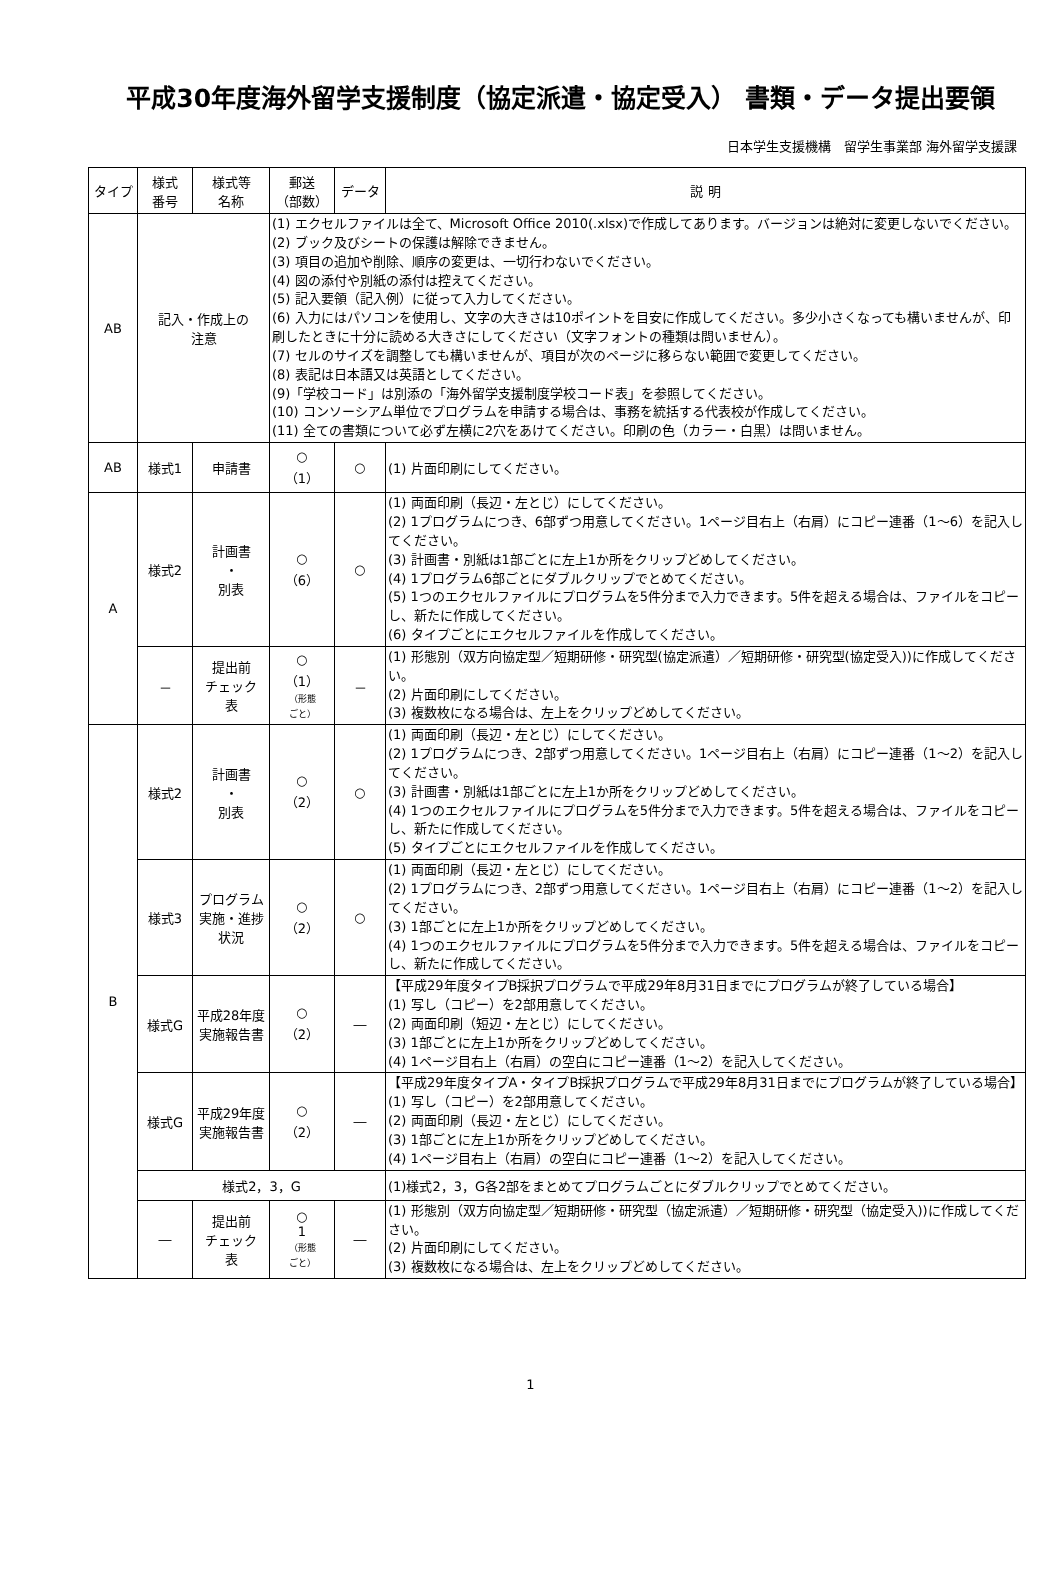平成30年度海外留学支援制度（協定派遣・協定受入） 書類・データ提出要領
日本学生支援機構　留学生事業部 海外留学支援課
| タイプ | 様式 番号 | 様式等 名称 | 郵送 （部数） | データ | 説 明 |
| --- | --- | --- | --- | --- | --- |
| AB | 記入・作成上の 注意 | | (1) エクセルファイルは全て、Microsoft Office 2010(.xlsx)で作成してあります。バージョンは絶対に変更しないでください。 (2) ブック及びシートの保護は解除できません。 (3) 項目の追加や削除、順序の変更は、一切行わないでください。 (4) 図の添付や別紙の添付は控えてください。 (5) 記入要領（記入例）に従って入力してください。 (6) 入力にはパソコンを使用し、文字の大きさは10ポイントを目安に作成してください。多少小さくなっても構いませんが、印刷したときに十分に読める大きさにしてください（文字フォントの種類は問いません）。 (7) セルのサイズを調整しても構いませんが、項目が次のページに移らない範囲で変更してください。 (8) 表記は日本語又は英語としてください。 (9)「学校コード」は別添の「海外留学支援制度学校コード表」を参照してください。 (10) コンソーシアム単位でプログラムを申請する場合は、事務を統括する代表校が作成してください。 (11) 全ての書類について必ず左横に2穴をあけてください。印刷の色（カラー・白黒）は問いません。 | | |
| AB | 様式1 | 申請書 | ○ （1） | ○ | (1) 片面印刷にしてください。 |
| A | 様式2 | 計画書 ・ 別表 | ○ （6） | ○ | (1) 両面印刷（長辺・左とじ）にしてください。 (2) 1プログラムにつき、6部ずつ用意してください。1ページ目右上（右肩）にコピー連番（1～6）を記入してください。 (3) 計画書・別紙は1部ごとに左上1か所をクリップどめしてください。 (4) 1プログラム6部ごとにダブルクリップでとめてください。 (5) 1つのエクセルファイルにプログラムを5件分まで入力できます。5件を超える場合は、ファイルをコピーし、新たに作成してください。 (6) タイプごとにエクセルファイルを作成してください。 |
| | － | 提出前 チェック 表 | ○ （1） （形態 ごと） | － | (1) 形態別（双方向協定型／短期研修・研究型(協定派遣）／短期研修・研究型(協定受入))に作成してください。 (2) 片面印刷にしてください。 (3) 複数枚になる場合は、左上をクリップどめしてください。 |
| B | 様式2 | 計画書 ・ 別表 | ○ （2） | ○ | (1) 両面印刷（長辺・左とじ）にしてください。 (2) 1プログラムにつき、2部ずつ用意してください。1ページ目右上（右肩）にコピー連番（1～2）を記入してください。 (3) 計画書・別紙は1部ごとに左上1か所をクリップどめしてください。 (4) 1つのエクセルファイルにプログラムを5件分まで入力できます。5件を超える場合は、ファイルをコピーし、新たに作成してください。 (5) タイプごとにエクセルファイルを作成してください。 |
| | 様式3 | プログラム実施・進捗状況 | ○ （2） | ○ | (1) 両面印刷（長辺・左とじ）にしてください。 (2) 1プログラムにつき、2部ずつ用意してください。1ページ目右上（右肩）にコピー連番（1～2）を記入してください。 (3) 1部ごとに左上1か所をクリップどめしてください。 (4) 1つのエクセルファイルにプログラムを5件分まで入力できます。5件を超える場合は、ファイルをコピーし、新たに作成してください。 |
| | 様式G | 平成28年度実施報告書 | ○ （2） | ― | 【平成29年度タイプB採択プログラムで平成29年8月31日までにプログラムが終了している場合】 (1) 写し（コピー）を2部用意してください。 (2) 両面印刷（短辺・左とじ）にしてください。 (3) 1部ごとに左上1か所をクリップどめしてください。 (4) 1ページ目右上（右肩）の空白にコピー連番（1～2）を記入してください。 |
| | 様式G | 平成29年度実施報告書 | ○ （2） | ― | 【平成29年度タイプA・タイプB採択プログラムで平成29年8月31日までにプログラムが終了している場合】 (1) 写し（コピー）を2部用意してください。 (2) 両面印刷（長辺・左とじ）にしてください。 (3) 1部ごとに左上1か所をクリップどめしてください。 (4) 1ページ目右上（右肩）の空白にコピー連番（1～2）を記入してください。 |
| | 様式2，3，G | | | | (1)様式2，3，G各2部をまとめてプログラムごとにダブルクリップでとめてください。 |
| | ― | 提出前 チェック 表 | ○ 1 （形態 ごと） | ― | (1) 形態別（双方向協定型／短期研修・研究型（協定派遣）／短期研修・研究型（協定受入))に作成してください。 (2) 片面印刷にしてください。 (3) 複数枚になる場合は、左上をクリップどめしてください。 |
1